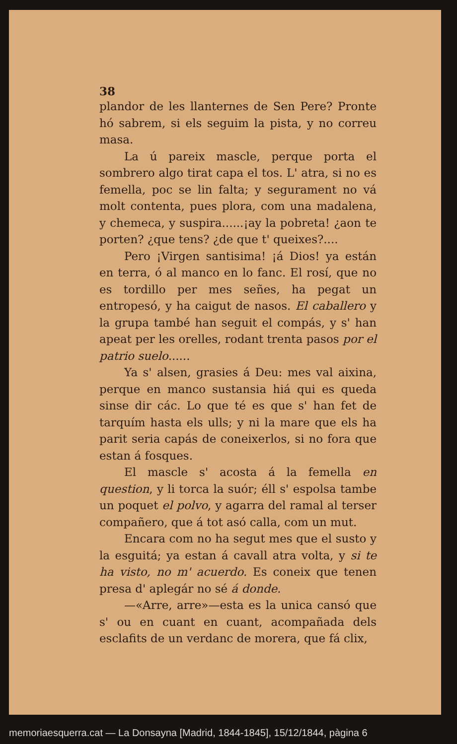38
plandor de les llanternes de Sen Pere? Pronte hó sabrem, si els seguim la pista, y no correu masa.
La ú pareix mascle, perque porta el sombrero algo tirat capa el tos. L' atra, si no es femella, poc se lin falta; y segurament no vá molt contenta, pues plora, com una madalena, y chemeca, y suspira......¡ay la pobreta! ¿aon te porten? ¿que tens? ¿de que t' queixes?....
Pero ¡Virgen santisima! ¡á Dios! ya están en terra, ó al manco en lo fanc. El rosí, que no es tordillo per mes señes, ha pegat un entropesó, y ha caigut de nasos. El caballero y la grupa també han seguit el compás, y s' han apeat per les orelles, rodant trenta pasos por el patrio suelo......
Ya s' alsen, grasies á Deu: mes val aixina, perque en manco sustansia hiá qui es queda sinse dir các. Lo que té es que s' han fet de tarquím hasta els ulls; y ni la mare que els ha parit seria capás de coneixerlos, si no fora que estan á fosques.
El mascle s' acosta á la femella en question, y li torca la suór; éll s' espolsa tambe un poquet el polvo, y agarra del ramal al terser compañero, que á tot asó calla, com un mut.
Encara com no ha segut mes que el susto y la esguitá; ya estan á cavall atra volta, y si te ha visto, no m' acuerdo. Es coneix que tenen presa d' aplegár no sé á donde.
—«Arre, arre»—esta es la unica cansó que s' ou en cuant en cuant, acompañada dels esclafits de un verdanc de morera, que fá clix,
memoriaesquerra.cat — La Donsayna [Madrid, 1844-1845], 15/12/1844, pàgina 6